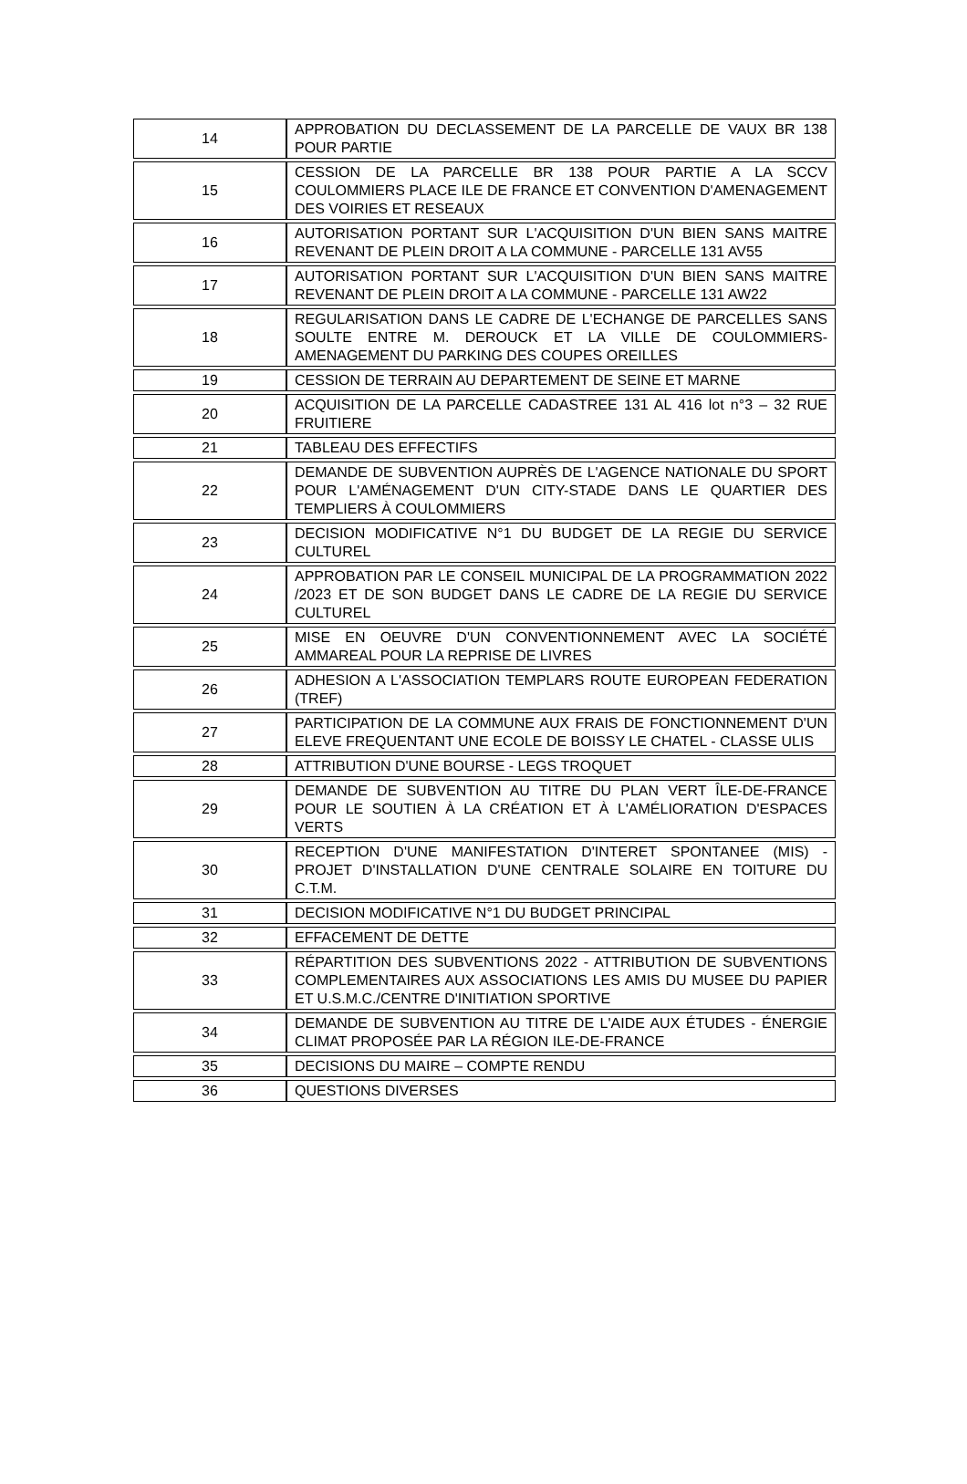| 14 | APPROBATION DU DECLASSEMENT DE LA PARCELLE DE VAUX BR 138 POUR PARTIE |
| 15 | CESSION DE LA PARCELLE BR 138 POUR PARTIE A LA SCCV COULOMMIERS PLACE ILE DE FRANCE ET CONVENTION D'AMENAGEMENT DES VOIRIES ET RESEAUX |
| 16 | AUTORISATION PORTANT SUR L'ACQUISITION D'UN BIEN SANS MAITRE REVENANT DE PLEIN DROIT A LA COMMUNE - PARCELLE 131 AV55 |
| 17 | AUTORISATION PORTANT SUR L'ACQUISITION D'UN BIEN SANS MAITRE REVENANT DE PLEIN DROIT A LA COMMUNE - PARCELLE 131 AW22 |
| 18 | REGULARISATION DANS LE CADRE DE L'ECHANGE DE PARCELLES SANS SOULTE ENTRE M. DEROUCK ET LA VILLE DE COULOMMIERS- AMENAGEMENT DU PARKING DES COUPES OREILLES |
| 19 | CESSION DE TERRAIN AU DEPARTEMENT DE SEINE ET MARNE |
| 20 | ACQUISITION DE LA PARCELLE CADASTREE 131 AL 416 lot n°3 – 32 RUE FRUITIERE |
| 21 | TABLEAU DES EFFECTIFS |
| 22 | DEMANDE DE SUBVENTION AUPRÈS DE L'AGENCE NATIONALE DU SPORT POUR L'AMÉNAGEMENT D'UN CITY-STADE DANS LE QUARTIER DES TEMPLIERS À COULOMMIERS |
| 23 | DECISION MODIFICATIVE N°1 DU BUDGET DE LA REGIE DU SERVICE CULTUREL |
| 24 | APPROBATION PAR LE CONSEIL MUNICIPAL DE LA PROGRAMMATION 2022 /2023 ET DE SON BUDGET DANS LE CADRE DE LA REGIE DU SERVICE CULTUREL |
| 25 | MISE EN OEUVRE D'UN CONVENTIONNEMENT AVEC LA SOCIÉTÉ AMMAREAL POUR LA REPRISE DE LIVRES |
| 26 | ADHESION A L'ASSOCIATION TEMPLARS ROUTE EUROPEAN FEDERATION (TREF) |
| 27 | PARTICIPATION DE LA COMMUNE AUX FRAIS DE FONCTIONNEMENT D'UN ELEVE FREQUENTANT UNE ECOLE DE BOISSY LE CHATEL - CLASSE ULIS |
| 28 | ATTRIBUTION D'UNE BOURSE - LEGS TROQUET |
| 29 | DEMANDE DE SUBVENTION AU TITRE DU PLAN VERT ÎLE-DE-FRANCE POUR LE SOUTIEN À LA CRÉATION ET À L'AMÉLIORATION D'ESPACES VERTS |
| 30 | RECEPTION D'UNE MANIFESTATION D'INTERET SPONTANEE (MIS) - PROJET D'INSTALLATION D'UNE CENTRALE SOLAIRE EN TOITURE DU C.T.M. |
| 31 | DECISION MODIFICATIVE N°1 DU BUDGET PRINCIPAL |
| 32 | EFFACEMENT DE DETTE |
| 33 | RÉPARTITION DES SUBVENTIONS 2022 - ATTRIBUTION DE SUBVENTIONS COMPLEMENTAIRES AUX ASSOCIATIONS LES AMIS DU MUSEE DU PAPIER ET U.S.M.C./CENTRE D'INITIATION SPORTIVE |
| 34 | DEMANDE DE SUBVENTION AU TITRE DE L'AIDE AUX ÉTUDES - ÉNERGIE CLIMAT PROPOSÉE PAR LA RÉGION ILE-DE-FRANCE |
| 35 | DECISIONS DU MAIRE – COMPTE RENDU |
| 36 | QUESTIONS DIVERSES |